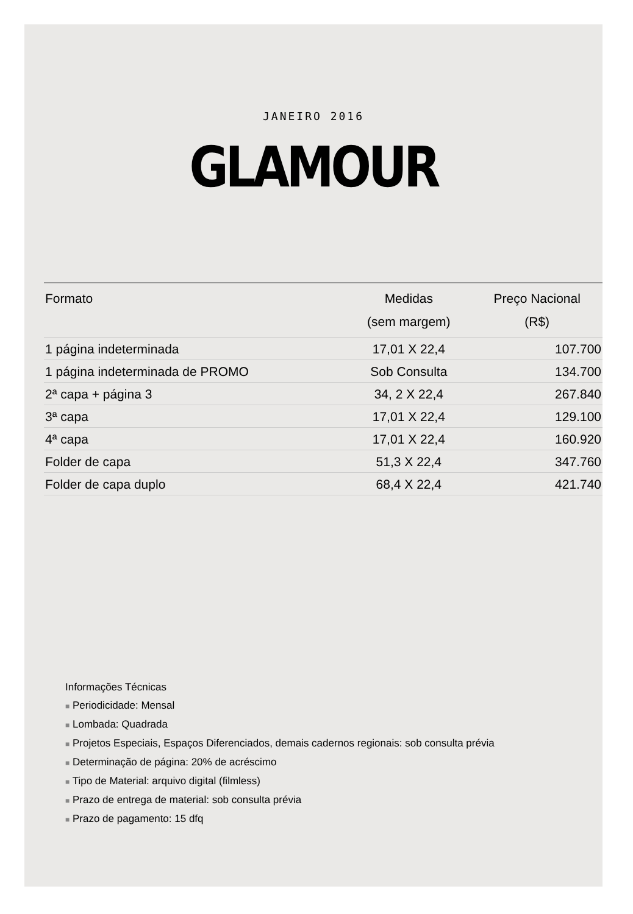JANEIRO 2016
GLAMOUR
| Formato | Medidas (sem margem) | Preço Nacional (R$) |
| --- | --- | --- |
| 1 página indeterminada | 17,01 X 22,4 | 107.700 |
| 1 página indeterminada de PROMO | Sob Consulta | 134.700 |
| 2ª capa + página 3 | 34, 2 X 22,4 | 267.840 |
| 3ª capa | 17,01 X 22,4 | 129.100 |
| 4ª capa | 17,01 X 22,4 | 160.920 |
| Folder de capa | 51,3 X 22,4 | 347.760 |
| Folder de capa duplo | 68,4 X 22,4 | 421.740 |
Informações Técnicas
■ Periodicidade: Mensal
■ Lombada: Quadrada
■ Projetos Especiais, Espaços Diferenciados, demais cadernos regionais: sob consulta prévia
■ Determinação de página: 20% de acréscimo
■ Tipo de Material: arquivo digital (filmless)
■ Prazo de entrega de material: sob consulta prévia
■ Prazo de pagamento: 15 dfq